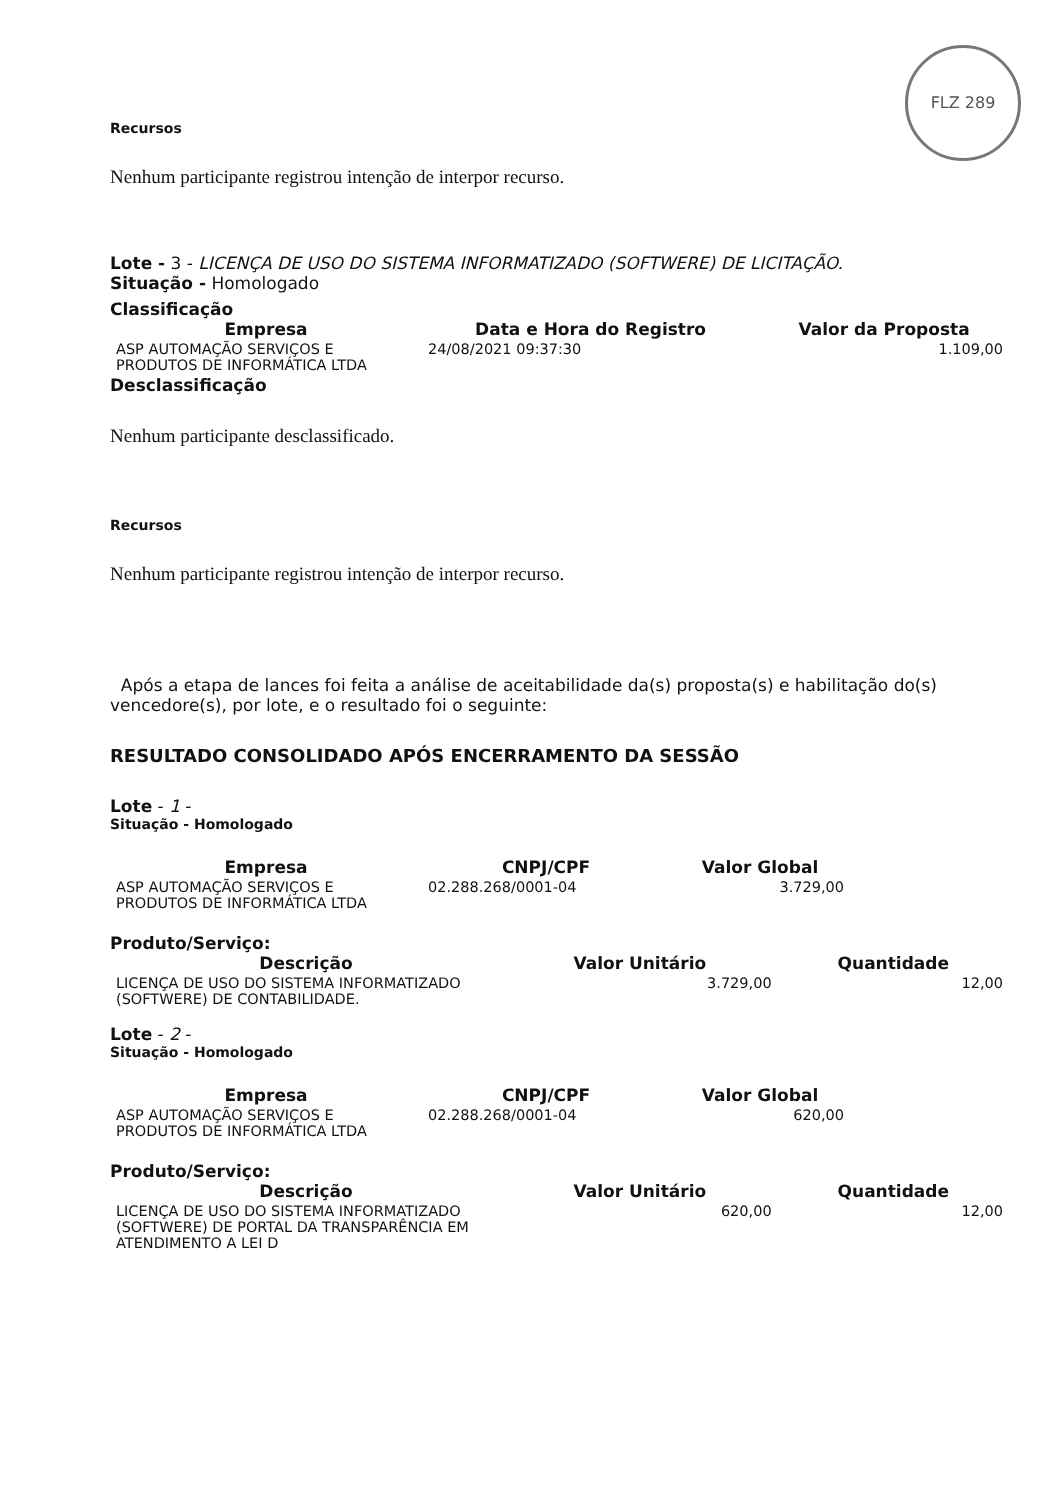FLZ 289
Recursos
Nenhum participante registrou intenção de interpor recurso.
Lote - 3 - LICENÇA DE USO DO SISTEMA INFORMATIZADO (SOFTWERE) DE LICITAÇÃO.
Situação - Homologado
Classificação
| Empresa | Data e Hora do Registro | Valor da Proposta |
| --- | --- | --- |
| ASP AUTOMAÇÃO SERVIÇOS E PRODUTOS DE INFORMÁTICA LTDA | 24/08/2021 09:37:30 | 1.109,00 |
Desclassificação
Nenhum participante desclassificado.
Recursos
Nenhum participante registrou intenção de interpor recurso.
Após a etapa de lances foi feita a análise de aceitabilidade da(s) proposta(s) e habilitação do(s) vencedore(s), por lote, e o resultado foi o seguinte:
RESULTADO CONSOLIDADO APÓS ENCERRAMENTO DA SESSÃO
Lote - 1 -
Situação - Homologado
| Empresa | CNPJ/CPF | Valor Global |
| --- | --- | --- |
| ASP AUTOMAÇÃO SERVIÇOS E PRODUTOS DE INFORMÁTICA LTDA | 02.288.268/0001-04 | 3.729,00 |
Produto/Serviço:
| Descrição | Valor Unitário | Quantidade |
| --- | --- | --- |
| LICENÇA DE USO DO SISTEMA INFORMATIZADO (SOFTWERE) DE CONTABILIDADE. | 3.729,00 | 12,00 |
Lote - 2 -
Situação - Homologado
| Empresa | CNPJ/CPF | Valor Global |
| --- | --- | --- |
| ASP AUTOMAÇÃO SERVIÇOS E PRODUTOS DE INFORMÁTICA LTDA | 02.288.268/0001-04 | 620,00 |
Produto/Serviço:
| Descrição | Valor Unitário | Quantidade |
| --- | --- | --- |
| LICENÇA DE USO DO SISTEMA INFORMATIZADO (SOFTWERE) DE PORTAL DA TRANSPARÊNCIA EM ATENDIMENTO A LEI D | 620,00 | 12,00 |